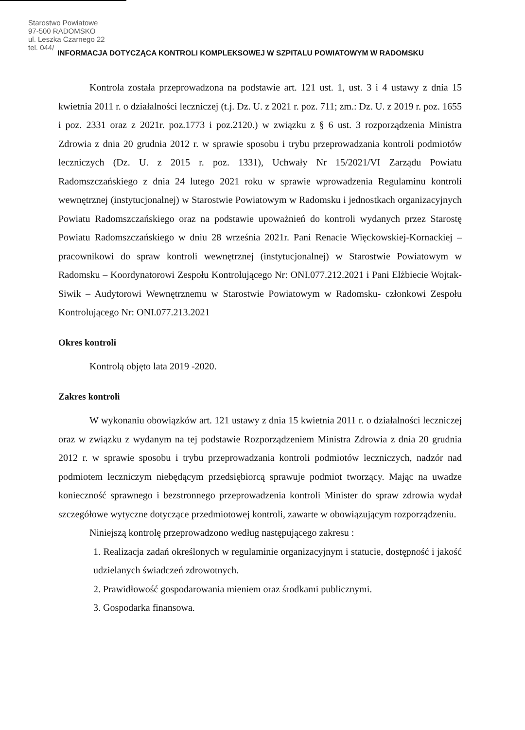Starostwo Powiatowe
97-500 RADOMSKO
ul. Leszka Czarnego 22
tel. 044/
INFORMACJA DOTYCZĄCA KONTROLI KOMPLEKSOWEJ W SZPITALU POWIATOWYM W RADOMSKU
Kontrola została przeprowadzona na podstawie art. 121 ust. 1, ust. 3 i 4 ustawy z dnia 15 kwietnia 2011 r. o działalności leczniczej (t.j. Dz. U. z 2021 r. poz. 711; zm.: Dz. U. z 2019 r. poz. 1655 i poz. 2331 oraz z 2021r. poz.1773 i poz.2120.) w związku z § 6 ust. 3 rozporządzenia Ministra Zdrowia z dnia 20 grudnia 2012 r. w sprawie sposobu i trybu przeprowadzania kontroli podmiotów leczniczych (Dz. U. z 2015 r. poz. 1331), Uchwały Nr 15/2021/VI Zarządu Powiatu Radomszczańskiego z dnia 24 lutego 2021 roku w sprawie wprowadzenia Regulaminu kontroli wewnętrznej (instytucjonalnej) w Starostwie Powiatowym w Radomsku i jednostkach organizacyjnych Powiatu Radomszczańskiego oraz na podstawie upoważnień do kontroli wydanych przez Starostę Powiatu Radomszczańskiego w dniu 28 września 2021r. Pani Renacie Więckowskiej-Kornackiej – pracownikowi do spraw kontroli wewnętrznej (instytucjonalnej) w Starostwie Powiatowym w Radomsku – Koordynatorowi Zespołu Kontrolującego Nr: ONI.077.212.2021 i Pani Elżbiecie Wojtak-Siwik – Audytorowi Wewnętrznemu w Starostwie Powiatowym w Radomsku- członkowi Zespołu Kontrolującego Nr: ONI.077.213.2021
Okres kontroli
Kontrolą objęto lata 2019 -2020.
Zakres kontroli
W wykonaniu obowiązków art. 121 ustawy z dnia 15 kwietnia 2011 r. o działalności leczniczej oraz w związku z wydanym na tej podstawie Rozporządzeniem Ministra Zdrowia z dnia 20 grudnia 2012 r. w sprawie sposobu i trybu przeprowadzania kontroli podmiotów leczniczych, nadzór nad podmiotem leczniczym niebędącym przedsiębiorcą sprawuje podmiot tworzący. Mając na uwadze konieczność sprawnego i bezstronnego przeprowadzenia kontroli Minister do spraw zdrowia wydał szczegółowe wytyczne dotyczące przedmiotowej kontroli, zawarte w obowiązującym rozporządzeniu.
Niniejszą kontrolę przeprowadzono według następującego zakresu :
1. Realizacja zadań określonych w regulaminie organizacyjnym i statucie, dostępność i jakość udzielanych świadczeń zdrowotnych.
2. Prawidłowość gospodarowania mieniem oraz środkami publicznymi.
3. Gospodarka finansowa.